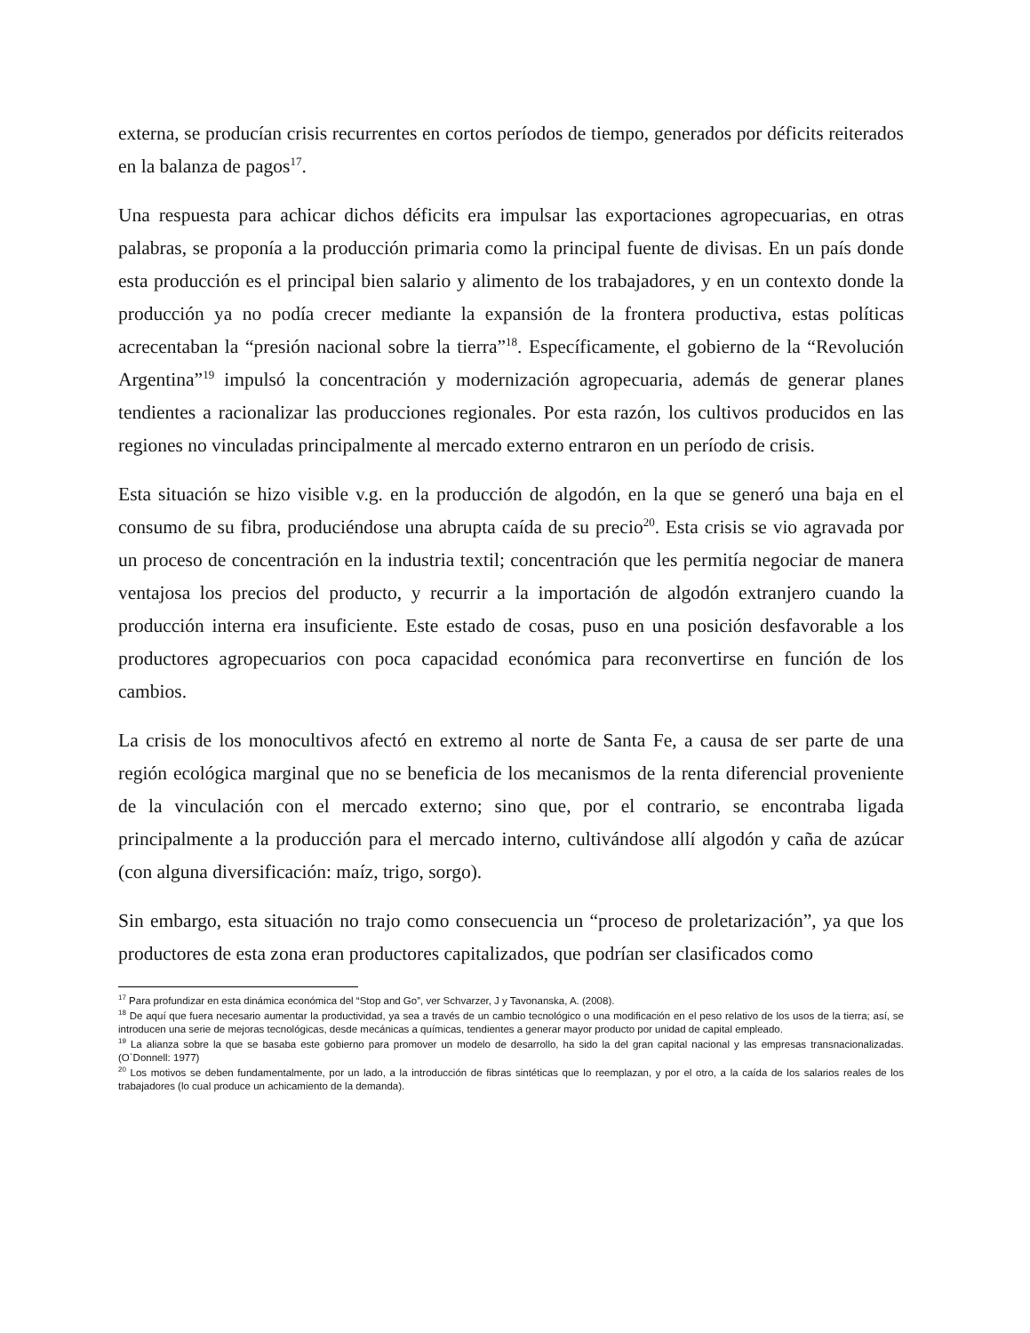externa, se producían crisis recurrentes en cortos períodos de tiempo, generados por déficits reiterados en la balanza de pagos<sup>17</sup>.
Una respuesta para achicar dichos déficits era impulsar las exportaciones agropecuarias, en otras palabras, se proponía a la producción primaria como la principal fuente de divisas. En un país donde esta producción es el principal bien salario y alimento de los trabajadores, y en un contexto donde la producción ya no podía crecer mediante la expansión de la frontera productiva, estas políticas acrecentaban la “presión nacional sobre la tierra”<sup>18</sup>. Específicamente, el gobierno de la “Revolución Argentina”<sup>19</sup> impulsó la concentración y modernización agropecuaria, además de generar planes tendientes a racionalizar las producciones regionales. Por esta razón, los cultivos producidos en las regiones no vinculadas principalmente al mercado externo entraron en un período de crisis.
Esta situación se hizo visible v.g. en la producción de algodón, en la que se generó una baja en el consumo de su fibra, produciéndose una abrupta caída de su precio<sup>20</sup>. Esta crisis se vio agravada por un proceso de concentración en la industria textil; concentración que les permitía negociar de manera ventajosa los precios del producto, y recurrir a la importación de algodón extranjero cuando la producción interna era insuficiente. Este estado de cosas, puso en una posición desfavorable a los productores agropecuarios con poca capacidad económica para reconvertirse en función de los cambios.
La crisis de los monocultivos afectó en extremo al norte de Santa Fe, a causa de ser parte de una región ecológica marginal que no se beneficia de los mecanismos de la renta diferencial proveniente de la vinculación con el mercado externo; sino que, por el contrario, se encontraba ligada principalmente a la producción para el mercado interno, cultivándose allí algodón y caña de azúcar (con alguna diversificación: maíz, trigo, sorgo).
Sin embargo, esta situación no trajo como consecuencia un “proceso de proletarización”, ya que los productores de esta zona eran productores capitalizados, que podrían ser clasificados como
<sup>17</sup> Para profundizar en esta dinámica económica del “Stop and Go”, ver Schvarzer, J y Tavonanska, A. (2008).
<sup>18</sup> De aquí que fuera necesario aumentar la productividad, ya sea a través de un cambio tecnológico o una modificación en el peso relativo de los usos de la tierra; así, se introducen una serie de mejoras tecnológicas, desde mecánicas a químicas, tendientes a generar mayor producto por unidad de capital empleado.
<sup>19</sup> La alianza sobre la que se basaba este gobierno para promover un modelo de desarrollo, ha sido la del gran capital nacional y las empresas transnacionalizadas. (O`Donnell: 1977)
<sup>20</sup> Los motivos se deben fundamentalmente, por un lado, a la introducción de fibras sintéticas que lo reemplazan, y por el otro, a la caída de los salarios reales de los trabajadores (lo cual produce un achicamiento de la demanda).